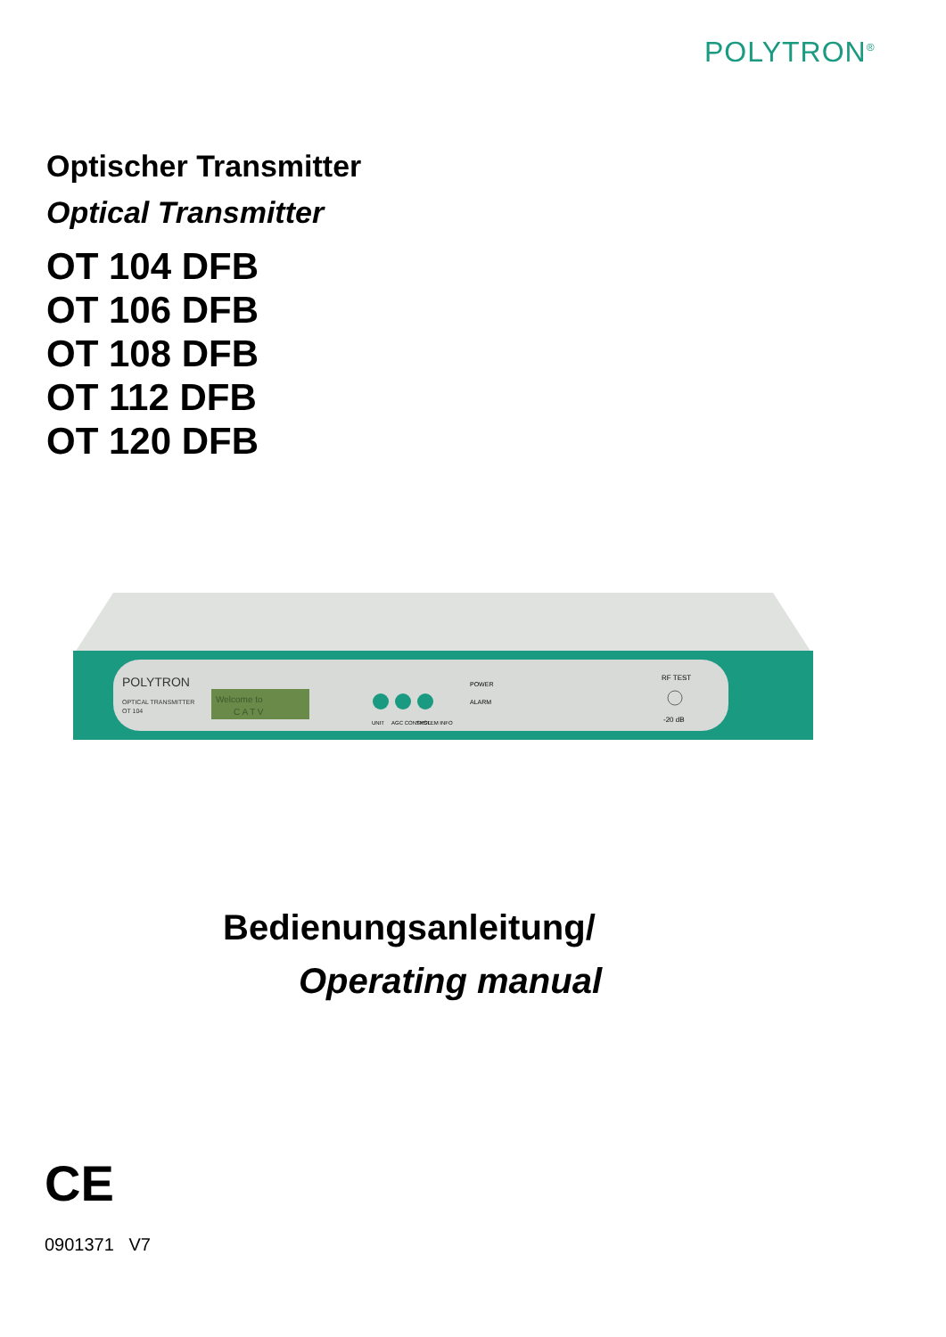POLYTRON<sup>®</sup>
Optischer Transmitter
Optical Transmitter
OT 104 DFB
OT 106 DFB
OT 108 DFB
OT 112 DFB
OT 120 DFB
POLYTRON
OPTICAL TRANSMITTER
OT 104
Welcome to
C A T V
UNIT
AGC CONTROL
SYSTEM INFO
POWER
ALARM
RF TEST
-20 dB
Bedienungsanleitung/
Operating manual
CE
0901371 V7